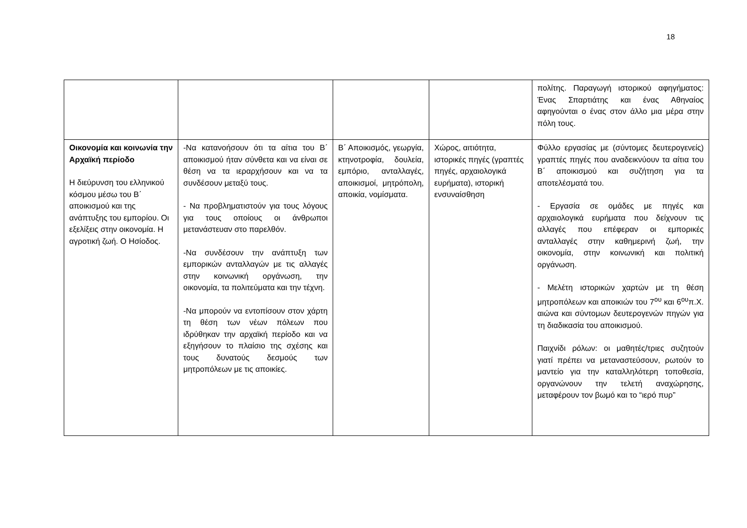18
| | | | | πολίτης. Παραγωγή ιστορικού αφηγήματος: Ένας Σπαρτιάτης και ένας Αθηναίος αφηγούνται ο ένας στον άλλο μια μέρα στην πόλη τους. |
| Οικονομία και κοινωνία την Αρχαϊκή περίοδο Η διεύρυνση του ελληνικού κόσμου μέσω του Β΄ αποικισμού και της ανάπτυξης του εμπορίου. Οι εξελίξεις στην οικονομία. Η αγροτική ζωή. Ο Ησίοδος. | -Να κατανοήσουν ότι τα αίτια του Β΄ αποικισμού ήταν σύνθετα και να είναι σε θέση να τα ιεραρχήσουν και να τα συνδέσουν μεταξύ τους. - Να προβληματιστούν για τους λόγους για τους οποίους οι άνθρωποι μετανάστευαν στο παρελθόν. -Να συνδέσουν την ανάπτυξη των εμπορικών ανταλλαγών με τις αλλαγές στην κοινωνική οργάνωση, την οικονομία, τα πολιτεύματα και την τέχνη. -Να μπορούν να εντοπίσουν στον χάρτη τη θέση των νέων πόλεων που ιδρύθηκαν την αρχαϊκή περίοδο και να εξηγήσουν το πλαίσιο της σχέσης και τους δυνατούς δεσμούς των μητροπόλεων με τις αποικίες. | Β΄ Αποικισμός, γεωργία, κτηνοτροφία, δουλεία, εμπόριο, ανταλλαγές, αποικισμοί, μητρόπολη, αποικία, νομίσματα. | Χώρος, αιτιότητα, ιστορικές πηγές (γραπτές πηγές, αρχαιολογικά ευρήματα), ιστορική ενσυναίσθηση | Φύλλο εργασίας με (σύντομες δευτερογενείς) γραπτές πηγές που αναδεικνύουν τα αίτια του Β΄ αποικισμού και συζήτηση για τα αποτελέσματά του. - Εργασία σε ομάδες με πηγές και αρχαιολογικά ευρήματα που δείχνουν τις αλλαγές που επέφεραν οι εμπορικές ανταλλαγές στην καθημερινή ζωή, την οικονομία, στην κοινωνική και πολιτική οργάνωση. - Μελέτη ιστορικών χαρτών με τη θέση μητροπόλεων και αποικιών του 7<sup>ου</sup> και 6<sup>ου</sup>π.Χ. αιώνα και σύντομων δευτερογενών πηγών για τη διαδικασία του αποικισμού. Παιχνίδι ρόλων: οι μαθητές/τριες συζητούν γιατί πρέπει να μεταναστεύσουν, ρωτούν το μαντείο για την καταλληλότερη τοποθεσία, οργανώνουν την τελετή αναχώρησης, μεταφέρουν τον βωμό και το “ιερό πυρ” |